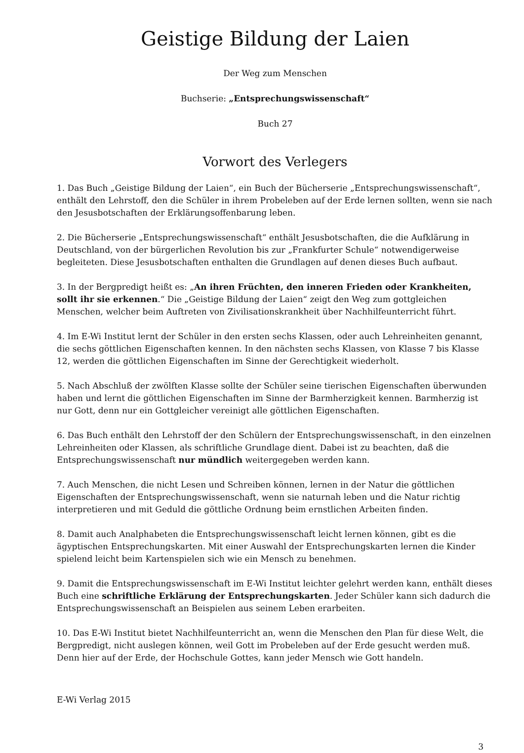Geistige Bildung der Laien
Der Weg zum Menschen
Buchserie: „Entsprechungswissenschaft“
Buch 27
Vorwort des Verlegers
1. Das Buch „Geistige Bildung der Laien“, ein Buch der Bücherserie „Entsprechungswissenschaft“, enthält den Lehrstoff, den die Schüler in ihrem Probeleben auf der Erde lernen sollten, wenn sie nach den Jesusbotschaften der Erklärungsoffenbarung leben.
2. Die Bücherserie „Entsprechungswissenschaft“ enthält Jesusbotschaften, die die Aufklärung in Deutschland, von der bürgerlichen Revolution bis zur „Frankfurter Schule“ notwendigerweise begleiteten. Diese Jesusbotschaften enthalten die Grundlagen auf denen dieses Buch aufbaut.
3. In der Bergpredigt heißt es: „An ihren Früchten, den inneren Frieden oder Krankheiten, sollt ihr sie erkennen.“ Die „Geistige Bildung der Laien“ zeigt den Weg zum gottgleichen Menschen, welcher beim Auftreten von Zivilisationskrankheit über Nachhilfeunterricht führt.
4. Im E-Wi Institut lernt der Schüler in den ersten sechs Klassen, oder auch Lehreinheiten genannt, die sechs göttlichen Eigenschaften kennen. In den nächsten sechs Klassen, von Klasse 7 bis Klasse 12, werden die göttlichen Eigenschaften im Sinne der Gerechtigkeit wiederholt.
5. Nach Abschluß der zwölften Klasse sollte der Schüler seine tierischen Eigenschaften überwunden haben und lernt die göttlichen Eigenschaften im Sinne der Barmherzigkeit kennen. Barmherzig ist nur Gott, denn nur ein Gottgleicher vereinigt alle göttlichen Eigenschaften.
6. Das Buch enthält den Lehrstoff der den Schülern der Entsprechungswissenschaft, in den einzelnen Lehreinheiten oder Klassen, als schriftliche Grundlage dient. Dabei ist zu beachten, daß die Entsprechungswissenschaft nur mündlich weitergegeben werden kann.
7. Auch Menschen, die nicht Lesen und Schreiben können, lernen in der Natur die göttlichen Eigenschaften der Entsprechungswissenschaft, wenn sie naturnah leben und die Natur richtig interpretieren und mit Geduld die göttliche Ordnung beim ernstlichen Arbeiten finden.
8. Damit auch Analphabeten die Entsprechungswissenschaft leicht lernen können, gibt es die ägyptischen Entsprechungskarten. Mit einer Auswahl der Entsprechungskarten lernen die Kinder spielend leicht beim Kartenspielen sich wie ein Mensch zu benehmen.
9. Damit die Entsprechungswissenschaft im E-Wi Institut leichter gelehrt werden kann, enthält dieses Buch eine schriftliche Erklärung der Entsprechungskarten. Jeder Schüler kann sich dadurch die Entsprechungswissenschaft an Beispielen aus seinem Leben erarbeiten.
10. Das E-Wi Institut bietet Nachhilfeunterricht an, wenn die Menschen den Plan für diese Welt, die Bergpredigt, nicht auslegen können, weil Gott im Probeleben auf der Erde gesucht werden muß. Denn hier auf der Erde, der Hochschule Gottes, kann jeder Mensch wie Gott handeln.
E-Wi Verlag 2015
3